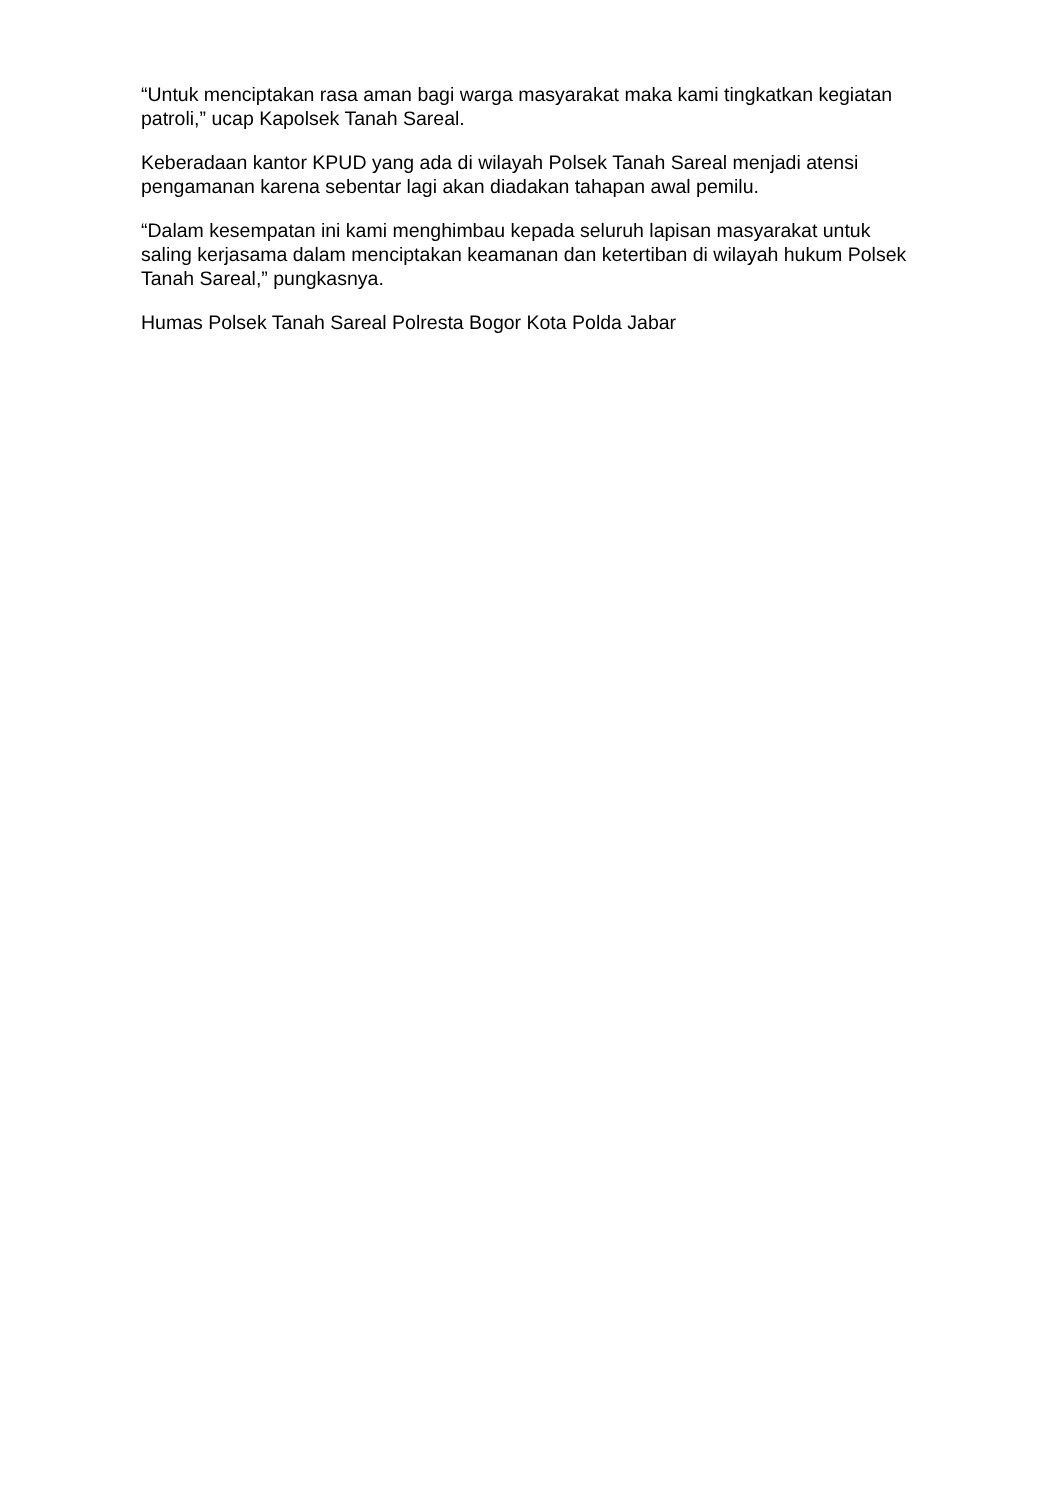“Untuk menciptakan rasa aman bagi warga masyarakat maka kami tingkatkan kegiatan patroli,” ucap Kapolsek Tanah Sareal.
Keberadaan kantor KPUD yang ada di wilayah Polsek Tanah Sareal menjadi atensi pengamanan karena sebentar lagi akan diadakan tahapan awal pemilu.
“Dalam kesempatan ini kami menghimbau kepada seluruh lapisan masyarakat untuk saling kerjasama dalam menciptakan keamanan dan ketertiban di wilayah hukum Polsek Tanah Sareal,” pungkasnya.
Humas Polsek Tanah Sareal Polresta Bogor Kota Polda Jabar